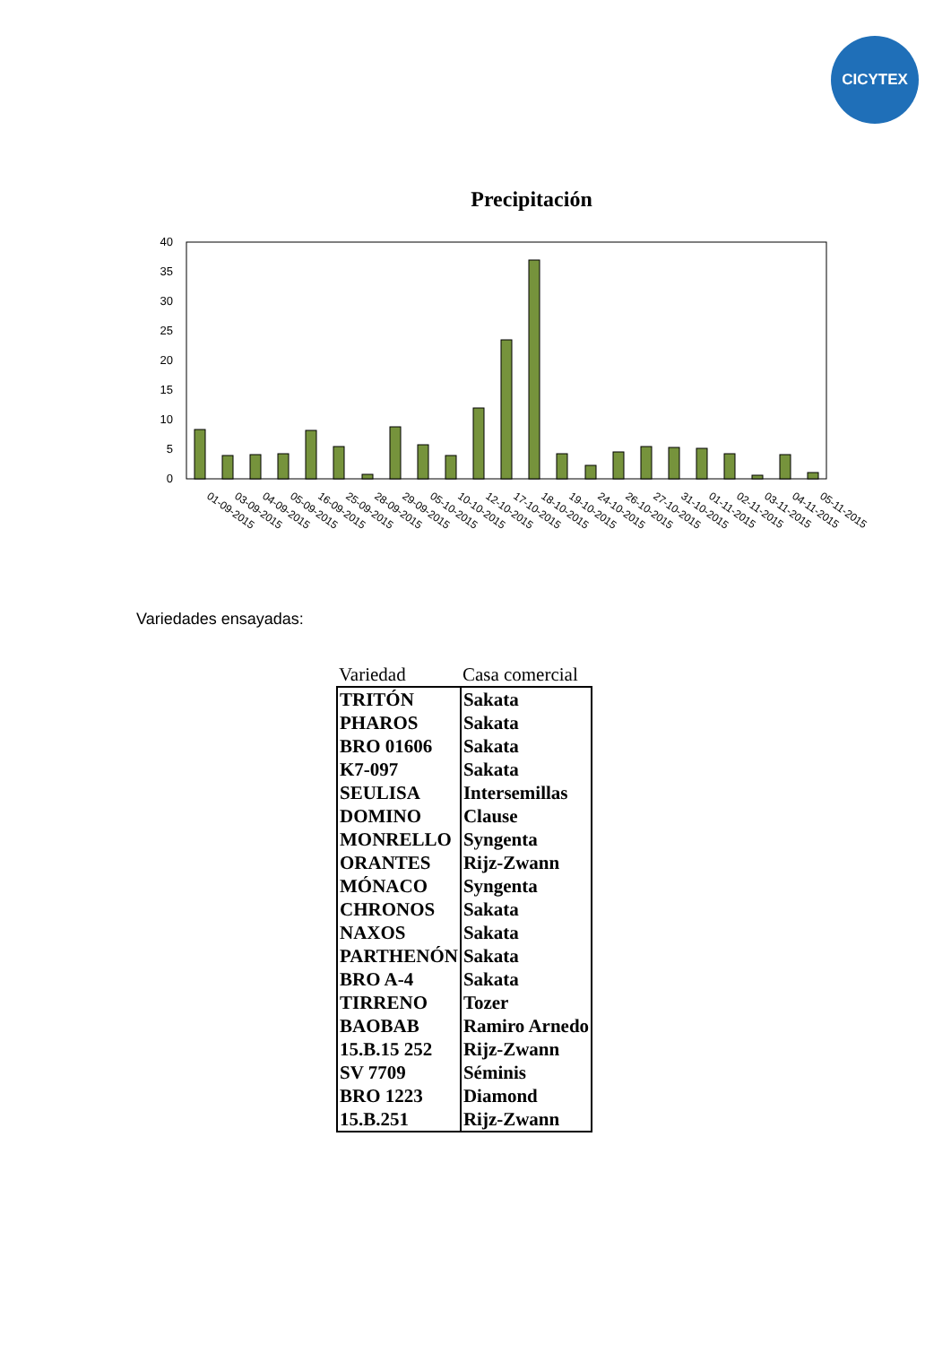CICYTEX
Precipitación
0
5
10
15
20
25
30
35
40
01-09-2015
03-09-2015
04-09-2015
05-09-2015
16-09-2015
25-09-2015
28-09-2015
29-09-2015
05-10-2015
10-10-2015
12-10-2015
17-10-2015
18-10-2015
19-10-2015
24-10-2015
26-10-2015
27-10-2015
31-10-2015
01-11-2015
02-11-2015
03-11-2015
04-11-2015
05-11-2015
Variedades ensayadas:
| Variedad | Casa comercial |
| --- | --- |
| TRITÓN | Sakata |
| PHAROS | Sakata |
| BRO 01606 | Sakata |
| K7-097 | Sakata |
| SEULISA | Intersemillas |
| DOMINO | Clause |
| MONRELLO | Syngenta |
| ORANTES | Rijz-Zwann |
| MÓNACO | Syngenta |
| CHRONOS | Sakata |
| NAXOS | Sakata |
| PARTHENÓN | Sakata |
| BRO A-4 | Sakata |
| TIRRENO | Tozer |
| BAOBAB | Ramiro Arnedo |
| 15.B.15 252 | Rijz-Zwann |
| SV 7709 | Séminis |
| BRO 1223 | Diamond |
| 15.B.251 | Rijz-Zwann |